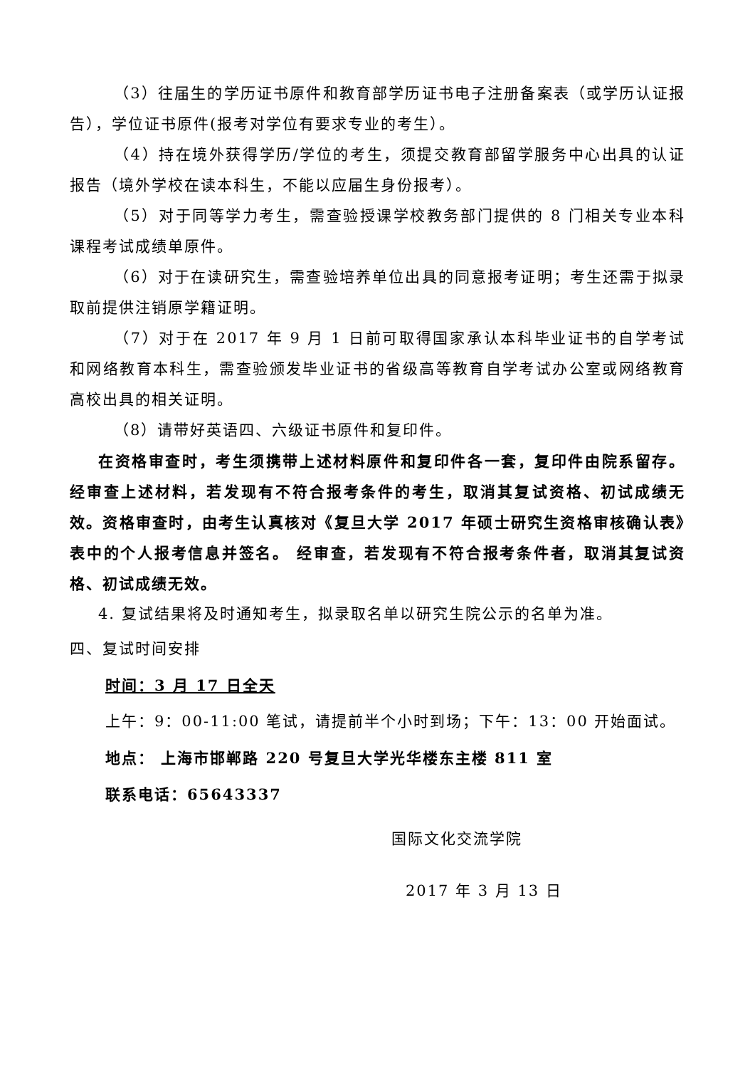（3）往届生的学历证书原件和教育部学历证书电子注册备案表（或学历认证报告），学位证书原件(报考对学位有要求专业的考生）。
（4）持在境外获得学历/学位的考生，须提交教育部留学服务中心出具的认证报告（境外学校在读本科生，不能以应届生身份报考）。
（5）对于同等学力考生，需查验授课学校教务部门提供的 8 门相关专业本科课程考试成绩单原件。
（6）对于在读研究生，需查验培养单位出具的同意报考证明；考生还需于拟录取前提供注销原学籍证明。
（7）对于在 2017 年 9 月 1 日前可取得国家承认本科毕业证书的自学考试和网络教育本科生，需查验颁发毕业证书的省级高等教育自学考试办公室或网络教育高校出具的相关证明。
（8）请带好英语四、六级证书原件和复印件。
在资格审查时，考生须携带上述材料原件和复印件各一套，复印件由院系留存。经审查上述材料，若发现有不符合报考条件的考生，取消其复试资格、初试成绩无效。资格审查时，由考生认真核对《复旦大学 2017 年硕士研究生资格审核确认表》表中的个人报考信息并签名。 经审查，若发现有不符合报考条件者，取消其复试资格、初试成绩无效。
4. 复试结果将及时通知考生，拟录取名单以研究生院公示的名单为准。
四、复试时间安排
时间：3 月 17 日全天
上午：9：00-11:00 笔试，请提前半个小时到场；下午：13：00 开始面试。
地点： 上海市邯郸路 220 号复旦大学光华楼东主楼 811 室
联系电话：65643337
国际文化交流学院
2017 年 3 月 13 日